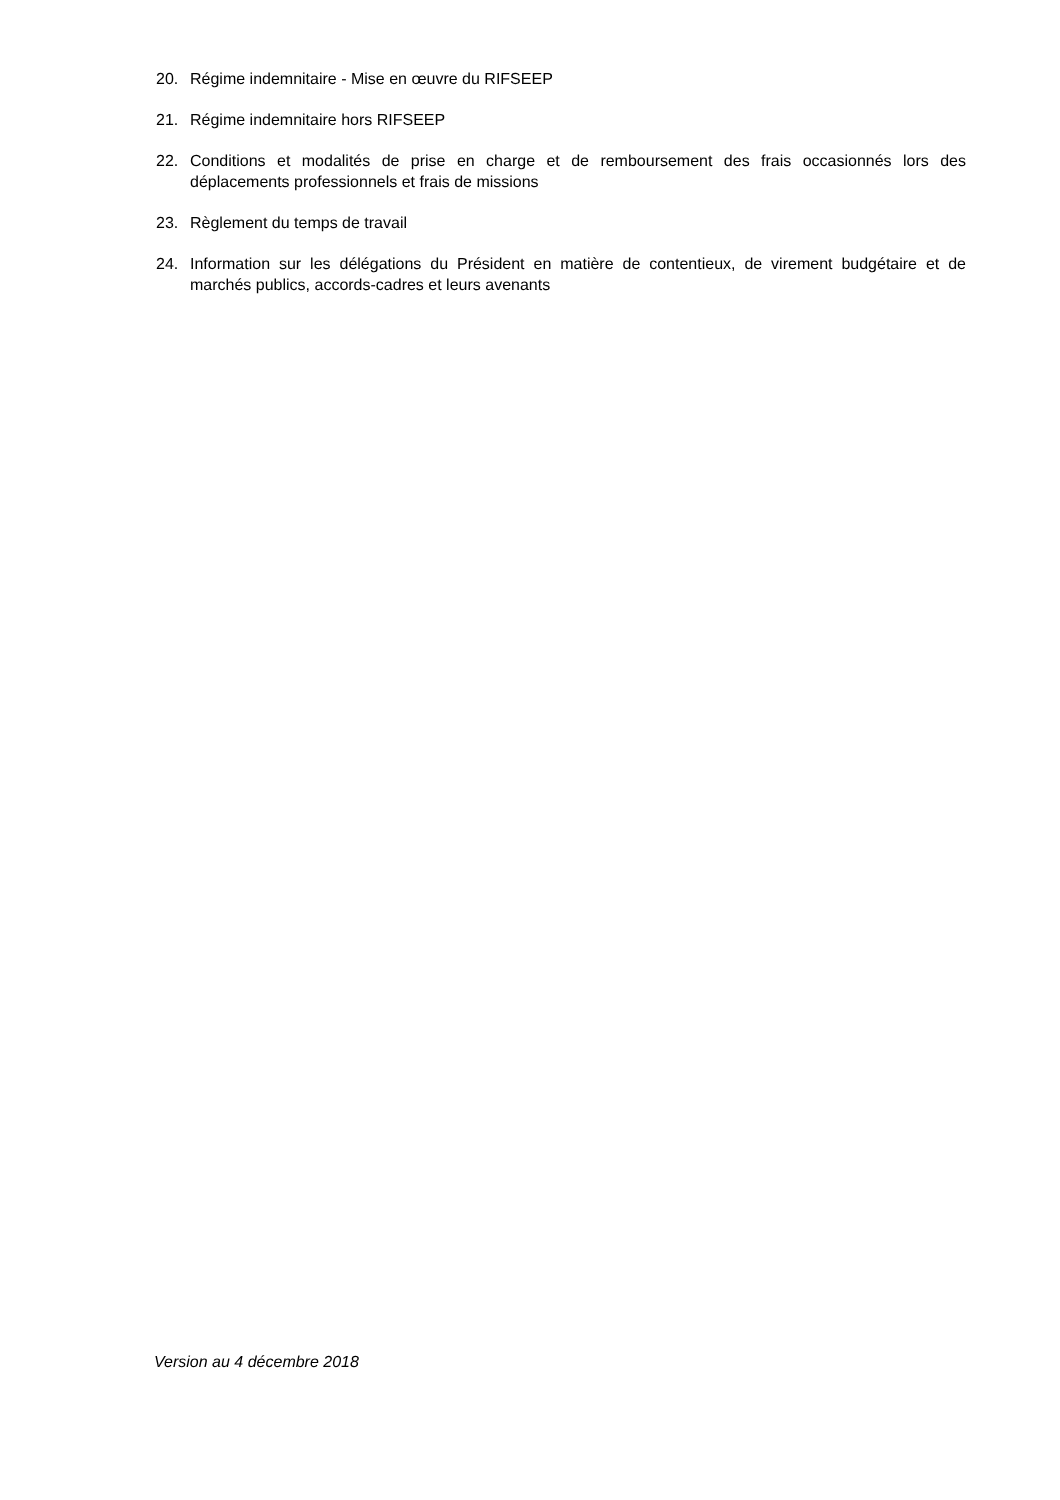20. Régime indemnitaire - Mise en œuvre du RIFSEEP
21. Régime indemnitaire hors RIFSEEP
22. Conditions et modalités de prise en charge et de remboursement des frais occasionnés lors des déplacements professionnels et frais de missions
23. Règlement du temps de travail
24. Information sur les délégations du Président en matière de contentieux, de virement budgétaire et de marchés publics, accords-cadres et leurs avenants
Version au 4 décembre 2018